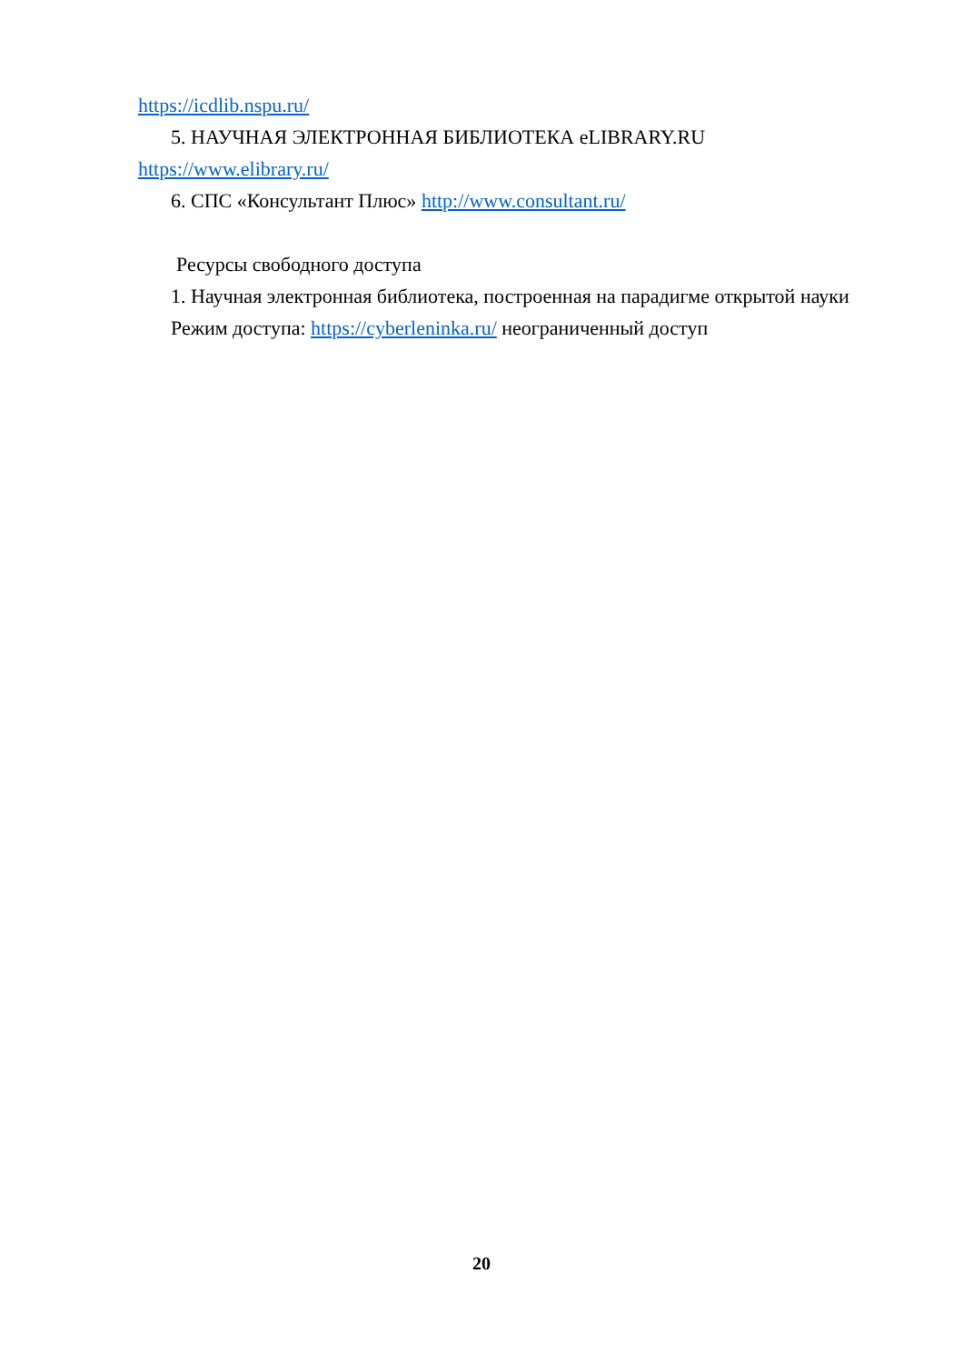https://icdlib.nspu.ru/
5. НАУЧНАЯ ЭЛЕКТРОННАЯ БИБЛИОТЕКА eLIBRARY.RU
https://www.elibrary.ru/
6. СПС «Консультант Плюс» http://www.consultant.ru/
Ресурсы свободного доступа
1. Научная электронная библиотека, построенная на парадигме открытой науки
Режим доступа: https://cyberleninka.ru/ неограниченный доступ
20